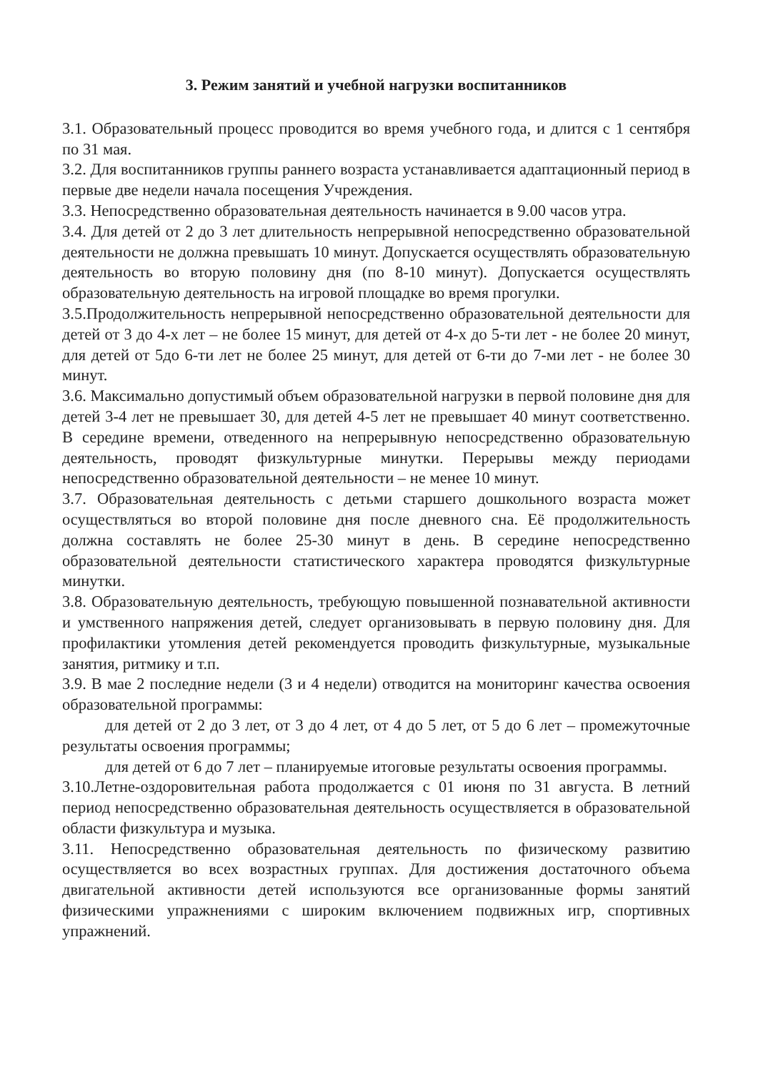3. Режим занятий и учебной нагрузки воспитанников
3.1. Образовательный процесс проводится во время учебного года, и длится с 1 сентября по 31 мая.
3.2. Для воспитанников группы раннего возраста устанавливается адаптационный период в первые две недели начала посещения Учреждения.
3.3. Непосредственно образовательная деятельность начинается в 9.00 часов утра.
3.4. Для детей от 2 до 3 лет длительность непрерывной непосредственно образовательной деятельности не должна превышать 10 минут. Допускается осуществлять образовательную деятельность во вторую половину дня (по 8-10 минут). Допускается осуществлять образовательную деятельность на игровой площадке во время прогулки.
3.5.Продолжительность непрерывной непосредственно образовательной деятельности для детей от 3 до 4-х лет – не более 15 минут, для детей от 4-х до 5-ти лет - не более 20 минут, для детей от 5до 6-ти лет не более 25 минут, для детей от 6-ти до 7-ми лет - не более 30 минут.
3.6. Максимально допустимый объем образовательной нагрузки в первой половине дня для детей 3-4 лет не превышает 30, для детей 4-5 лет не превышает 40 минут соответственно. В середине времени, отведенного на непрерывную непосредственно образовательную деятельность, проводят физкультурные минутки. Перерывы между периодами непосредственно образовательной деятельности – не менее 10 минут.
3.7. Образовательная деятельность с детьми старшего дошкольного возраста может осуществляться во второй половине дня после дневного сна. Её продолжительность должна составлять не более 25-30 минут в день. В середине непосредственно образовательной деятельности статистического характера проводятся физкультурные минутки.
3.8. Образовательную деятельность, требующую повышенной познавательной активности и умственного напряжения детей, следует организовывать в первую половину дня. Для профилактики утомления детей рекомендуется проводить физкультурные, музыкальные занятия, ритмику и т.п.
3.9. В мае 2 последние недели (3 и 4 недели) отводится на мониторинг качества освоения образовательной программы:
для детей от 2 до 3 лет, от 3 до 4 лет, от 4 до 5 лет, от 5 до 6 лет – промежуточные результаты освоения программы;
для детей от 6 до 7 лет – планируемые итоговые результаты освоения программы.
3.10.Летне-оздоровительная работа продолжается с 01 июня по 31 августа. В летний период непосредственно образовательная деятельность осуществляется в образовательной области физкультура и музыка.
3.11. Непосредственно образовательная деятельность по физическому развитию осуществляется во всех возрастных группах. Для достижения достаточного объема двигательной активности детей используются все организованные формы занятий физическими упражнениями с широким включением подвижных игр, спортивных упражнений.